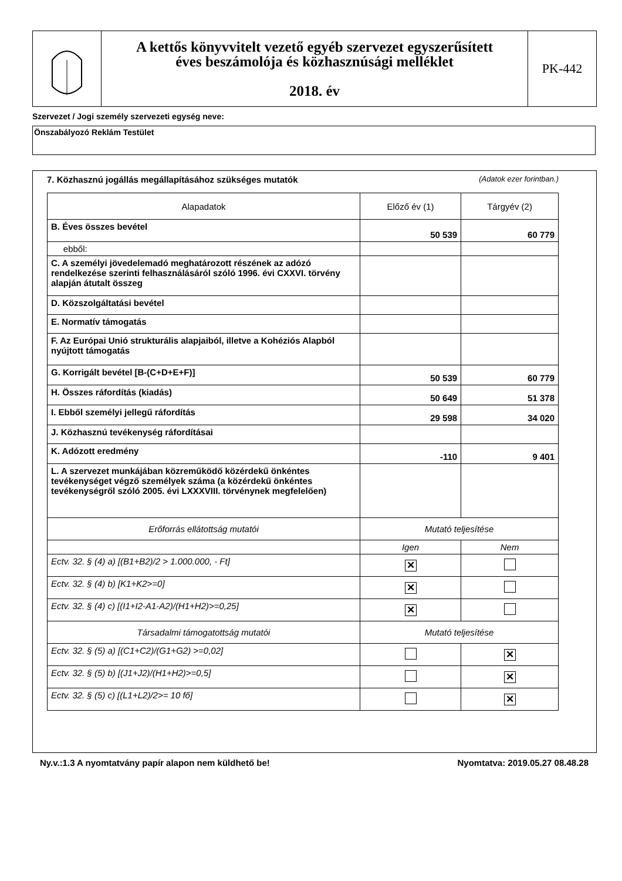A kettős könyvvitelt vezető egyéb szervezet egyszerűsített
éves beszámolója és közhasznúsági melléklet
2018. év
PK-442
Szervezet / Jogi személy szervezeti egység neve:
Önszabályozó Reklám Testület
7. Közhasznú jogállás megállapításához szükséges mutatók (Adatok ezer forintban.)
| Alapadatok | Előző év (1) | Tárgyév (2) |
| --- | --- | --- |
| B. Éves összes bevétel | 50 539 | 60 779 |
| ebből: | | |
| C. A személyi jövedelemadó meghatározott részének az adózó rendelkezése szerinti felhasználásáról szóló 1996. évi CXXVI. törvény alapján átutalt összeg | | |
| D. Közszolgáltatási bevétel | | |
| E. Normatív támogatás | | |
| F. Az Európai Unió strukturális alapjaiból, illetve a Kohéziós Alapból nyújtott támogatás | | |
| G. Korrigált bevétel [B-(C+D+E+F)] | 50 539 | 60 779 |
| H. Összes ráfordítás (kiadás) | 50 649 | 51 378 |
| I. Ebből személyi jellegű ráfordítás | 29 598 | 34 020 |
| J. Közhasznú tevékenység ráfordításai | | |
| K. Adózott eredmény | -110 | 9 401 |
| L. A szervezet munkájában közreműködő közérdekű önkéntes tevékenységet végző személyek száma (a közérdekű önkéntes tevékenységről szóló 2005. évi LXXXVIII. törvénynek megfelelően) | | |
| Erőforrás ellátottság mutatói | Mutató teljesítése | |
| | Igen | Nem |
| Ectv. 32. § (4) a) [(B1+B2)/2 > 1.000.000, - Ft] | ✕ | |
| Ectv. 32. § (4) b) [K1+K2>=0] | ✕ | |
| Ectv. 32. § (4) c) [(I1+I2-A1-A2)/(H1+H2)>=0,25] | ✕ | |
| Társadalmi támogatottság mutatói | Mutató teljesítése | |
| Ectv. 32. § (5) a) [(C1+C2)/(G1+G2) >=0,02] | | ✕ |
| Ectv. 32. § (5) b) [(J1+J2)/(H1+H2)>=0,5] | | ✕ |
| Ectv. 32. § (5) c) [(L1+L2)/2>= 10 fő] | | ✕ |
Ny.v.:1.3 A nyomtatvány papír alapon nem küldhető be! Nyomtatva: 2019.05.27 08.48.28